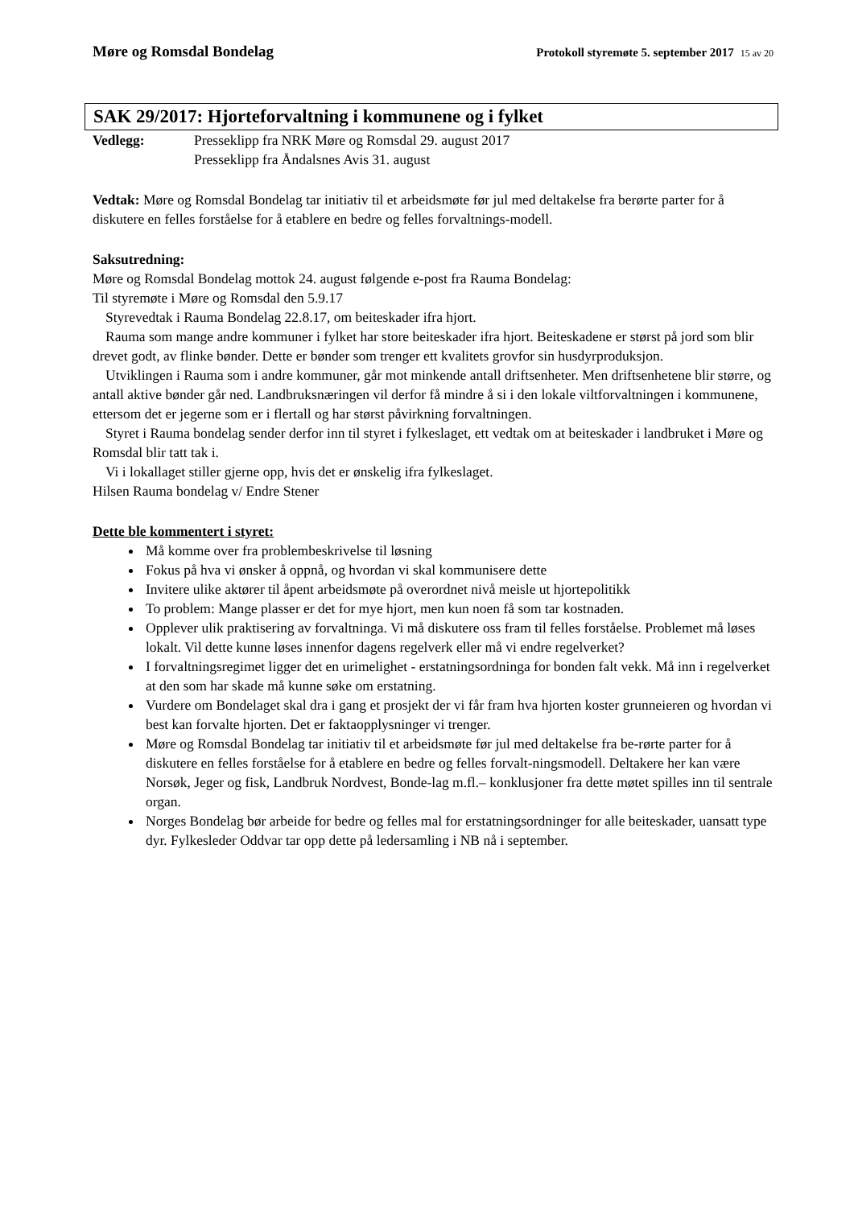Møre og Romsdal Bondelag
Protokoll styremøte 5. september 2017 15 av 20
SAK 29/2017: Hjorteforvaltning i kommunene og i fylket
Vedlegg: Presseklipp fra NRK Møre og Romsdal 29. august 2017
Presseklipp fra Åndalsnes Avis 31. august
Vedtak: Møre og Romsdal Bondelag tar initiativ til et arbeidsmøte før jul med deltakelse fra berørte parter for å diskutere en felles forståelse for å etablere en bedre og felles forvaltnings-modell.
Saksutredning:
Møre og Romsdal Bondelag mottok 24. august følgende e-post fra Rauma Bondelag:
Til styremøte i Møre og Romsdal den 5.9.17
Styrevedtak i Rauma Bondelag 22.8.17, om beiteskader ifra hjort.
Rauma som mange andre kommuner i fylket har store beiteskader ifra hjort. Beiteskadene er størst på jord som blir drevet godt, av flinke bønder. Dette er bønder som trenger ett kvalitets grovfor sin husdyrproduksjon.
Utviklingen i Rauma som i andre kommuner, går mot minkende antall driftsenheter. Men driftsenhetene blir større, og antall aktive bønder går ned. Landbruksnæringen vil derfor få mindre å si i den lokale viltforvaltningen i kommunene, ettersom det er jegerne som er i flertall og har størst påvirkning forvaltningen.
Styret i Rauma bondelag sender derfor inn til styret i fylkeslaget, ett vedtak om at beiteskader i landbruket i Møre og Romsdal blir tatt tak i.
Vi i lokallaget stiller gjerne opp, hvis det er ønskelig ifra fylkeslaget.
Hilsen Rauma bondelag v/ Endre Stener
Dette ble kommentert i styret:
Må komme over fra problembeskrivelse til løsning
Fokus på hva vi ønsker å oppnå, og hvordan vi skal kommunisere dette
Invitere ulike aktører til åpent arbeidsmøte på overordnet nivå meisle ut hjortepolitikk
To problem: Mange plasser er det for mye hjort, men kun noen få som tar kostnaden.
Opplever ulik praktisering av forvaltninga. Vi må diskutere oss fram til felles forståelse. Problemet må løses lokalt. Vil dette kunne løses innenfor dagens regelverk eller må vi endre regelverket?
I forvaltningsregimet ligger det en urimelighet - erstatningsordninga for bonden falt vekk. Må inn i regelverket at den som har skade må kunne søke om erstatning.
Vurdere om Bondelaget skal dra i gang et prosjekt der vi får fram hva hjorten koster grunneieren og hvordan vi best kan forvalte hjorten. Det er faktaopplysninger vi trenger.
Møre og Romsdal Bondelag tar initiativ til et arbeidsmøte før jul med deltakelse fra be-rørte parter for å diskutere en felles forståelse for å etablere en bedre og felles forvalt-ningsmodell. Deltakere her kan være Norsøk, Jeger og fisk, Landbruk Nordvest, Bonde-lag m.fl.– konklusjoner fra dette møtet spilles inn til sentrale organ.
Norges Bondelag bør arbeide for bedre og felles mal for erstatningsordninger for alle beiteskader, uansatt type dyr. Fylkesleder Oddvar tar opp dette på ledersamling i NB nå i september.